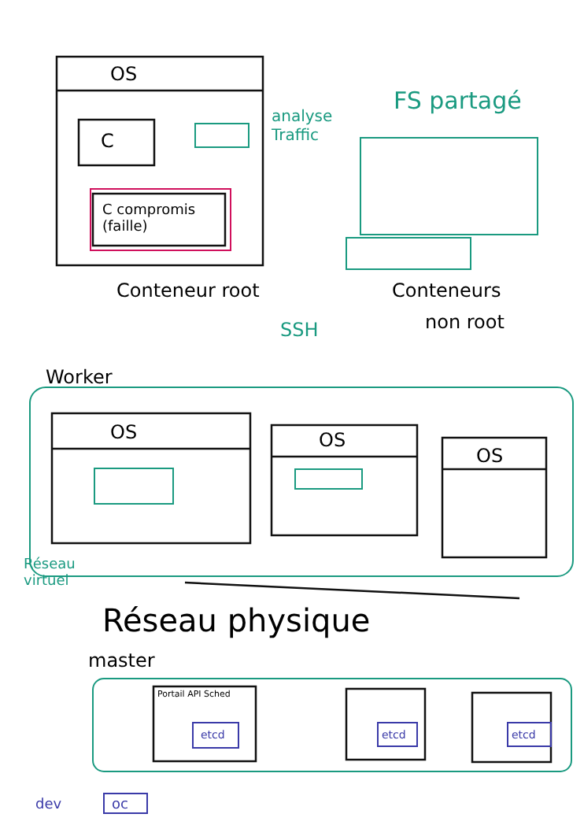OS
C
C compromis
(faille)
analyse
Traffic
FS partagé
Conteneur root Conteneurs
non root
SSH
Worker
OS OS
OS
Réseau
virtuel
Réseau physique
master
Portail API Sched
etcd etcd etcd
dev oc